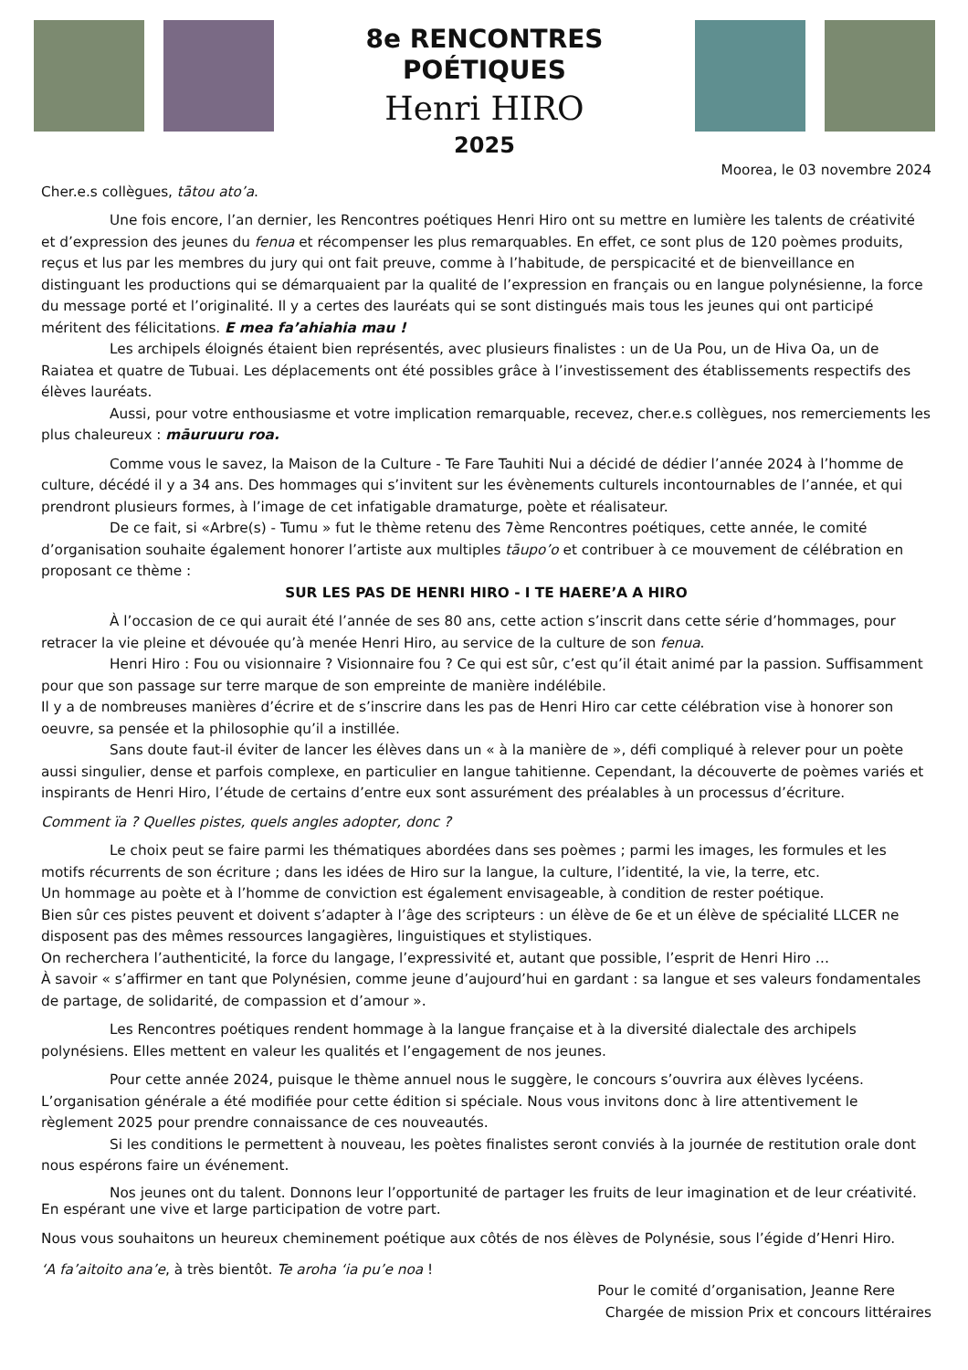8e RENCONTRES POÉTIQUES
Henri HIRO
2025
Moorea, le 03 novembre 2024
Cher.e.s collègues, tātou ato’a.
Une fois encore, l’an dernier, les Rencontres poétiques Henri Hiro ont su mettre en lumière les talents de créativité et d’expression des jeunes du fenua et récompenser les plus remarquables. En effet, ce sont plus de 120 poèmes produits, reçus et lus par les membres du jury qui ont fait preuve, comme à l’habitude, de perspicacité et de bienveillance en distinguant les productions qui se démarquaient par la qualité de l’expression en français ou en langue polynésienne, la force du message porté et l’originalité. Il y a certes des lauréats qui se sont distingués mais tous les jeunes qui ont participé méritent des félicitations. E mea fa’ahiahia mau !
Les archipels éloignés étaient bien représentés, avec plusieurs finalistes : un de Ua Pou, un de Hiva Oa, un de Raiatea et quatre de Tubuai. Les déplacements ont été possibles grâce à l’investissement des établissements respectifs des élèves lauréats.
Aussi, pour votre enthousiasme et votre implication remarquable, recevez, cher.e.s collègues, nos remerciements les plus chaleureux : māuruuru roa.
Comme vous le savez, la Maison de la Culture - Te Fare Tauhiti Nui a décidé de dédier l’année 2024 à l’homme de culture, décédé il y a 34 ans. Des hommages qui s’invitent sur les évènements culturels incontournables de l’année, et qui prendront plusieurs formes, à l’image de cet infatigable dramaturge, poète et réalisateur.
De ce fait, si «Arbre(s) - Tumu » fut le thème retenu des 7ème Rencontres poétiques, cette année, le comité d’organisation souhaite également honorer l’artiste aux multiples tāupo’o et contribuer à ce mouvement de célébration en proposant ce thème :
SUR LES PAS DE HENRI HIRO - I TE HAERE’A A HIRO
À l’occasion de ce qui aurait été l’année de ses 80 ans, cette action s’inscrit dans cette série d’hommages, pour retracer la vie pleine et dévouée qu’à menée Henri Hiro, au service de la culture de son fenua.
Henri Hiro : Fou ou visionnaire ? Visionnaire fou ? Ce qui est sûr, c’est qu’il était animé par la passion. Suffisamment pour que son passage sur terre marque de son empreinte de manière indélébile.
Il y a de nombreuses manières d’écrire et de s’inscrire dans les pas de Henri Hiro car cette célébration vise à honorer son oeuvre, sa pensée et la philosophie qu’il a instillée.
Sans doute faut-il éviter de lancer les élèves dans un « à la manière de », défi compliqué à relever pour un poète aussi singulier, dense et parfois complexe, en particulier en langue tahitienne. Cependant, la découverte de poèmes variés et inspirants de Henri Hiro, l’étude de certains d’entre eux sont assurément des préalables à un processus d’écriture.
Comment ïa ? Quelles pistes, quels angles adopter, donc ?
Le choix peut se faire parmi les thématiques abordées dans ses poèmes ; parmi les images, les formules et les motifs récurrents de son écriture ; dans les idées de Hiro sur la langue, la culture, l’identité, la vie, la terre, etc.
Un hommage au poète et à l’homme de conviction est également envisageable, à condition de rester poétique.
Bien sûr ces pistes peuvent et doivent s’adapter à l’âge des scripteurs : un élève de 6e et un élève de spécialité LLCER ne disposent pas des mêmes ressources langagières, linguistiques et stylistiques.
On recherchera l’authenticité, la force du langage, l’expressivité et, autant que possible, l’esprit de Henri Hiro …
À savoir « s’affirmer en tant que Polynésien, comme jeune d’aujourd’hui en gardant : sa langue et ses valeurs fondamentales de partage, de solidarité, de compassion et d’amour ».
Les Rencontres poétiques rendent hommage à la langue française et à la diversité dialectale des archipels polynésiens. Elles mettent en valeur les qualités et l’engagement de nos jeunes.
Pour cette année 2024, puisque le thème annuel nous le suggère, le concours s’ouvrira aux élèves lycéens. L’organisation générale a été modifiée pour cette édition si spéciale. Nous vous invitons donc à lire attentivement le règlement 2025 pour prendre connaissance de ces nouveautés.
Si les conditions le permettent à nouveau, les poètes finalistes seront conviés à la journée de restitution orale dont nous espérons faire un événement.
Nos jeunes ont du talent. Donnons leur l’opportunité de partager les fruits de leur imagination et de leur créativité. En espérant une vive et large participation de votre part.
Nous vous souhaitons un heureux cheminement poétique aux côtés de nos élèves de Polynésie, sous l’égide d’Henri Hiro.
‘A fa’aitoito ana’e, à très bientôt. Te aroha ‘ia pu’e noa !
Pour le comité d’organisation, Jeanne Rere
Chargée de mission Prix et concours littéraires